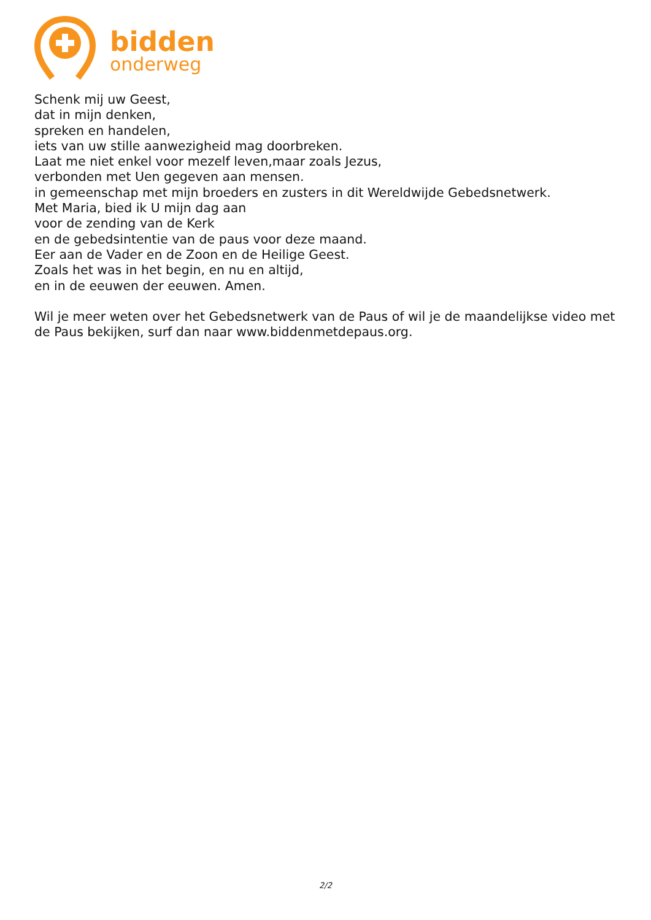bidden
onderweg
Schenk mij uw Geest,
dat in mijn denken,
spreken en handelen,
iets van uw stille aanwezigheid mag doorbreken.
Laat me niet enkel voor mezelf leven,maar zoals Jezus,
verbonden met Uen gegeven aan mensen.
in gemeenschap met mijn broeders en zusters in dit Wereldwijde Gebedsnetwerk.
Met Maria, bied ik U mijn dag aan
voor de zending van de Kerk
en de gebedsintentie van de paus voor deze maand.
Eer aan de Vader en de Zoon en de Heilige Geest.
Zoals het was in het begin, en nu en altijd,
en in de eeuwen der eeuwen. Amen.
Wil je meer weten over het Gebedsnetwerk van de Paus of wil je de maandelijkse video met de Paus bekijken, surf dan naar www.biddenmetdepaus.org.
2/2